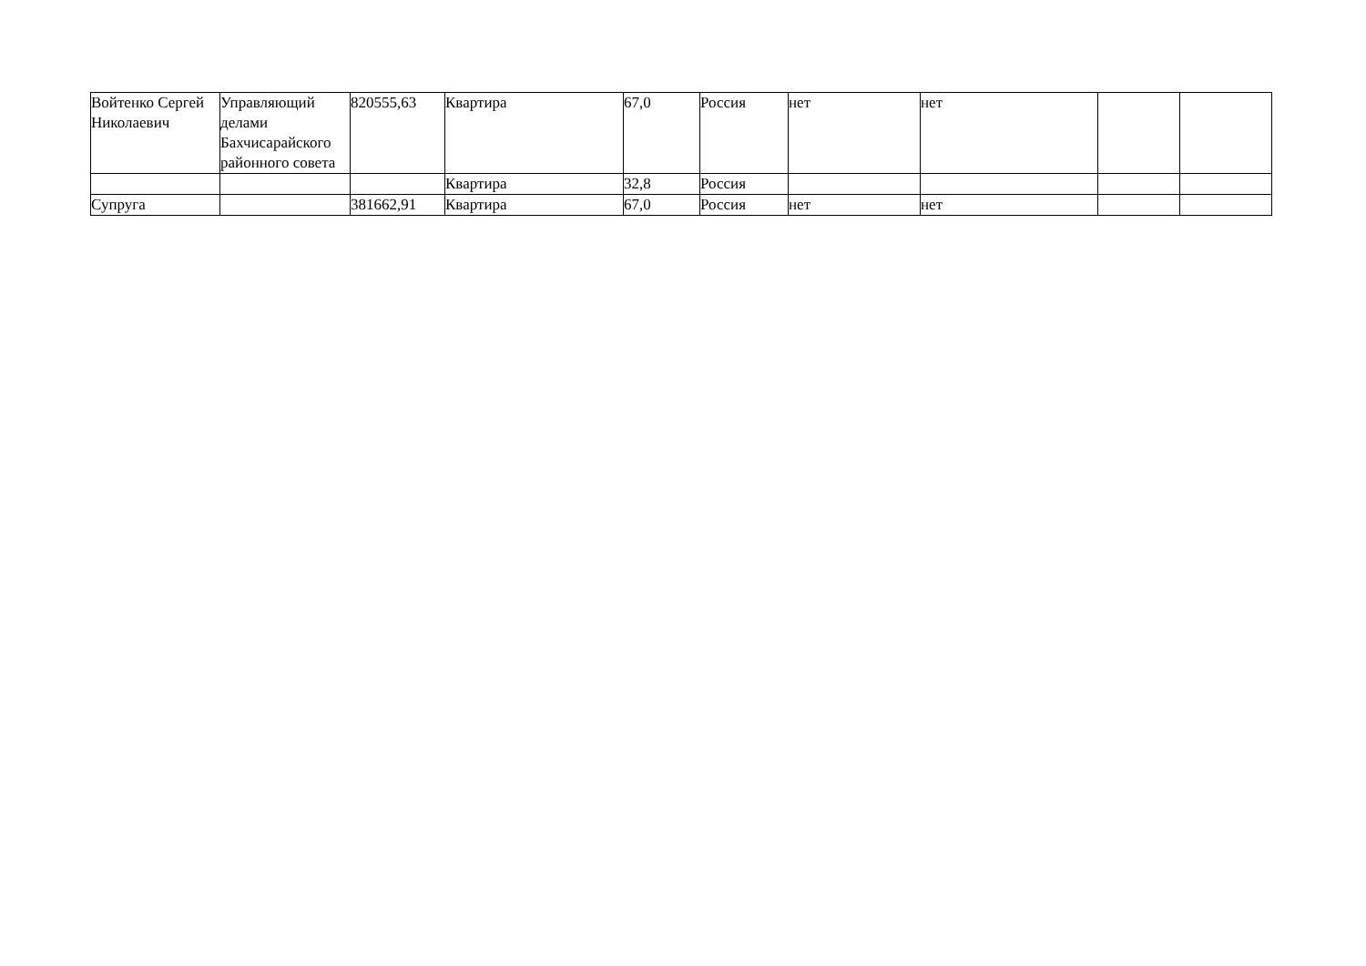| Войтенко Сергей Николаевич | Управляющий делами Бахчисарайского районного совета | 820555,63 | Квартира | 67,0 | Россия | нет | нет | | |
| | | | Квартира | 32,8 | Россия | | | | |
| Супруга | | 381662,91 | Квартира | 67,0 | Россия | нет | нет | | |